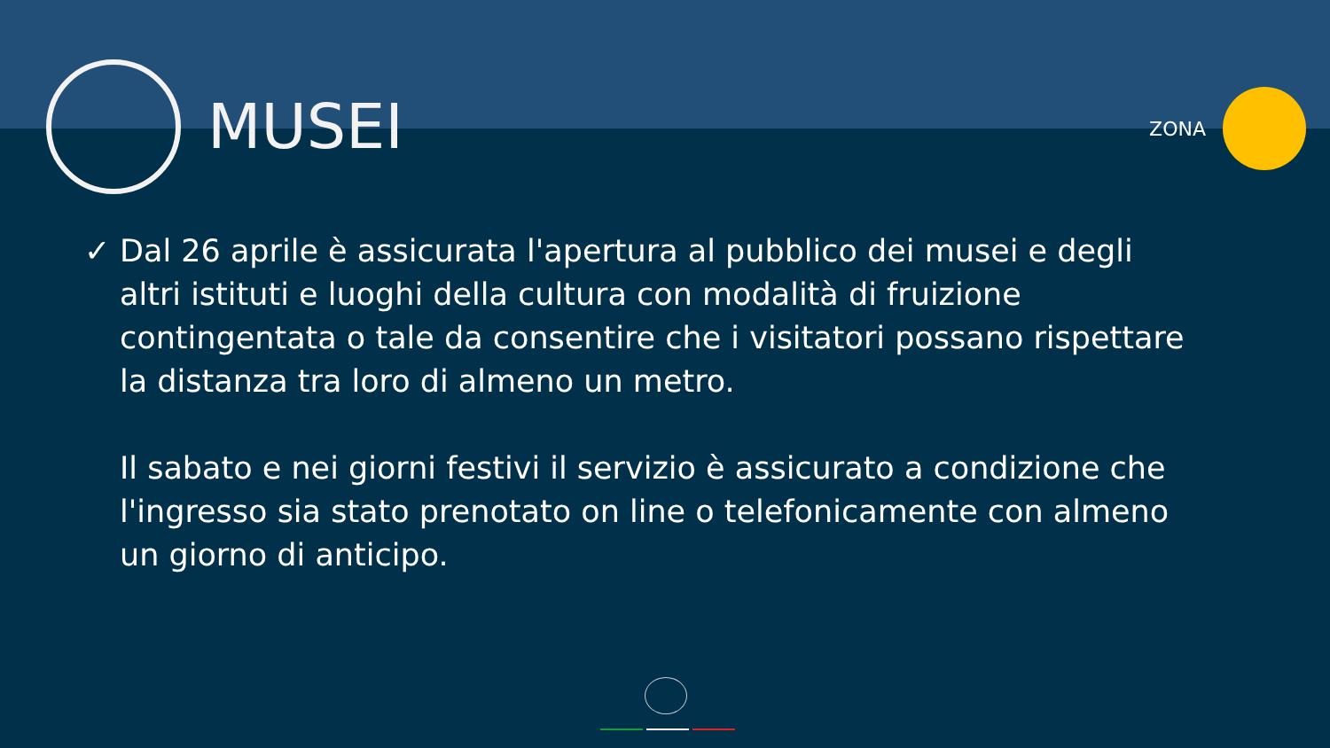MUSEI
ZONA
✓ Dal 26 aprile è assicurata l'apertura al pubblico dei musei e degli altri istituti e luoghi della cultura con modalità di fruizione contingentata o tale da consentire che i visitatori possano rispettare la distanza tra loro di almeno un metro.
Il sabato e nei giorni festivi il servizio è assicurato a condizione che l'ingresso sia stato prenotato on line o telefonicamente con almeno un giorno di anticipo.